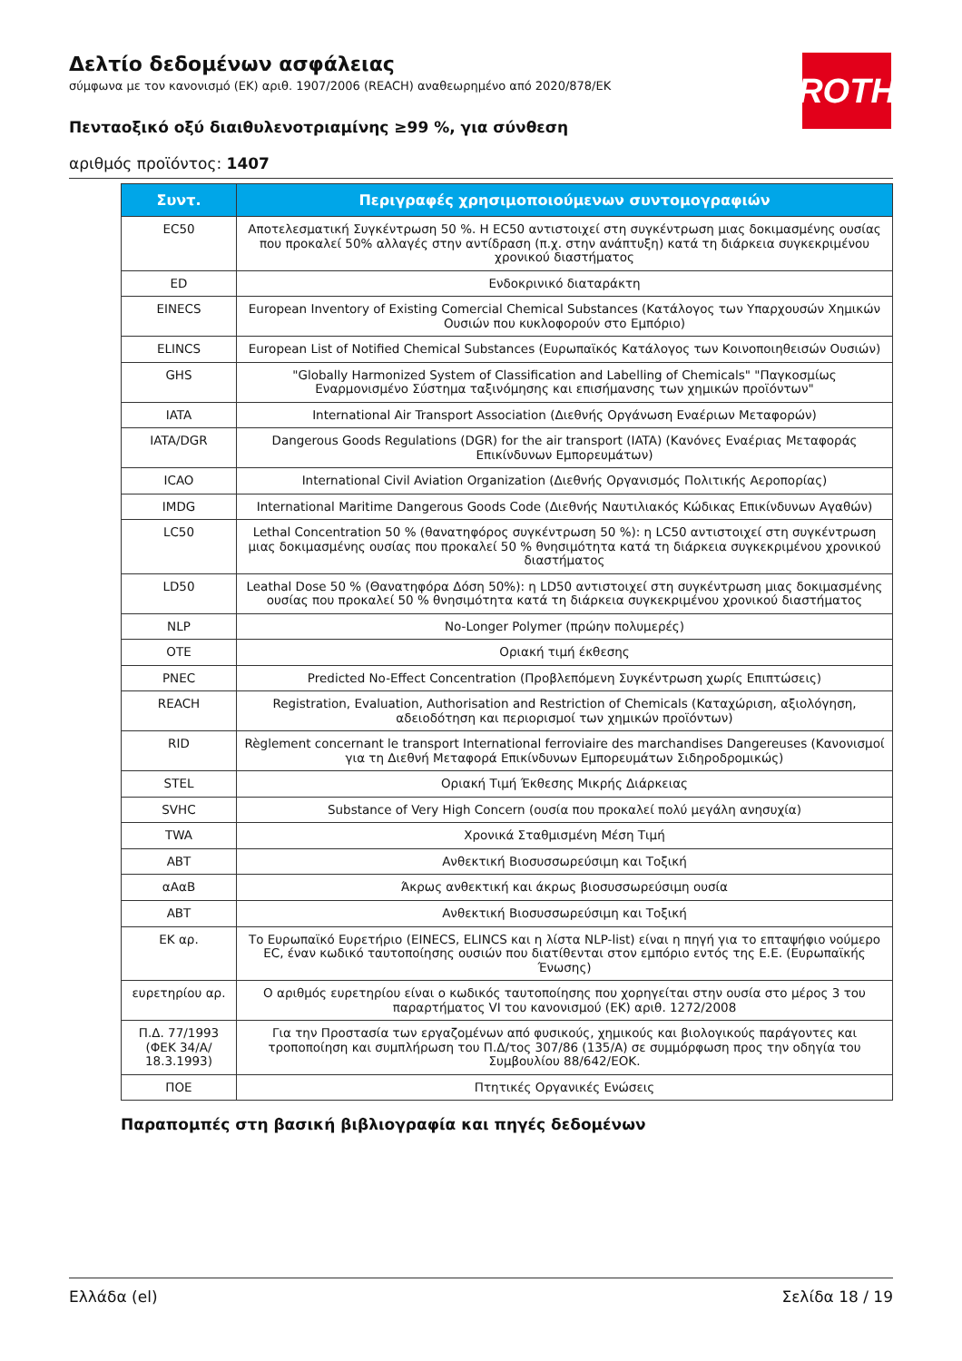ROTH
Δελτίο δεδομένων ασφάλειας
σύμφωνα με τον κανονισμό (ΕΚ) αριθ. 1907/2006 (REACH) αναθεωρημένο από 2020/878/ΕΚ
Πενταοξικό οξύ διαιθυλενοτριαμίνης ≥99 %, για σύνθεση
αριθμός προϊόντος: 1407
| Συντ. | Περιγραφές χρησιμοποιούμενων συντομογραφιών |
| --- | --- |
| EC50 | Αποτελεσματική Συγκέντρωση 50 %. Η EC50 αντιστοιχεί στη συγκέντρωση μιας δοκιμασμένης ουσίας που προκαλεί 50% αλλαγές στην αντίδραση (π.χ. στην ανάπτυξη) κατά τη διάρκεια συγκεκριμένου χρονικού διαστήματος |
| ED | Ενδοκρινικό διαταράκτη |
| EINECS | European Inventory of Existing Comercial Chemical Substances (Κατάλογος των Υπαρχουσών Χημικών Ουσιών που κυκλοφορούν στο Εμπόριο) |
| ELINCS | European List of Notified Chemical Substances (Ευρωπαϊκός Κατάλογος των Κοινοποιηθεισών Ουσιών) |
| GHS | "Globally Harmonized System of Classification and Labelling of Chemicals" "Παγκοσμίως Εναρμονισμένο Σύστημα ταξινόμησης και επισήμανσης των χημικών προϊόντων" |
| IATA | International Air Transport Association (Διεθνής Οργάνωση Εναέριων Μεταφορών) |
| IATA/DGR | Dangerous Goods Regulations (DGR) for the air transport (IATA) (Κανόνες Εναέριας Μεταφοράς Επικίνδυνων Εμπορευμάτων) |
| ICAO | International Civil Aviation Organization (Διεθνής Οργανισμός Πολιτικής Αεροπορίας) |
| IMDG | International Maritime Dangerous Goods Code (Διεθνής Ναυτιλιακός Κώδικας Επικίνδυνων Αγαθών) |
| LC50 | Lethal Concentration 50 % (θανατηφόρος συγκέντρωση 50 %): η LC50 αντιστοιχεί στη συγκέντρωση μιας δοκιμασμένης ουσίας που προκαλεί 50 % θνησιμότητα κατά τη διάρκεια συγκεκριμένου χρονικού διαστήματος |
| LD50 | Leathal Dose 50 % (Θανατηφόρα Δόση 50%): η LD50 αντιστοιχεί στη συγκέντρωση μιας δοκιμασμένης ουσίας που προκαλεί 50 % θνησιμότητα κατά τη διάρκεια συγκεκριμένου χρονικού διαστήματος |
| NLP | No-Longer Polymer (πρώην πολυμερές) |
| OTE | Οριακή τιμή έκθεσης |
| PNEC | Predicted No-Effect Concentration (Προβλεπόμενη Συγκέντρωση χωρίς Επιπτώσεις) |
| REACH | Registration, Evaluation, Authorisation and Restriction of Chemicals (Καταχώριση, αξιολόγηση, αδειοδότηση και περιορισμοί των χημικών προϊόντων) |
| RID | Règlement concernant le transport International ferroviaire des marchandises Dangereuses (Κανονισμοί για τη Διεθνή Μεταφορά Επικίνδυνων Εμπορευμάτων Σιδηροδρομικώς) |
| STEL | Οριακή Τιμή Έκθεσης Μικρής Διάρκειας |
| SVHC | Substance of Very High Concern (ουσία που προκαλεί πολύ μεγάλη ανησυχία) |
| TWA | Χρονικά Σταθμισμένη Μέση Τιμή |
| ΑΒΤ | Ανθεκτική Βιοσυσσωρεύσιμη και Τοξική |
| αΑαΒ | Άκρως ανθεκτική και άκρως βιοσυσσωρεύσιμη ουσία |
| ΑΒΤ | Ανθεκτική Βιοσυσσωρεύσιμη και Τοξική |
| ΕΚ αρ. | Το Ευρωπαϊκό Ευρετήριο (EINECS, ELINCS και η λίστα NLP-list) είναι η πηγή για το επταψήφιο νούμερο EC, έναν κωδικό ταυτοποίησης ουσιών που διατίθενται στον εμπόριο εντός της Ε.Ε. (Ευρωπαϊκής Ένωσης) |
| ευρετηρίου αρ. | Ο αριθμός ευρετηρίου είναι ο κωδικός ταυτοποίησης που χορηγείται στην ουσία στο μέρος 3 του παραρτήματος VI του κανονισμού (ΕΚ) αριθ. 1272/2008 |
| Π.Δ. 77/1993 (ΦΕΚ 34/Α/ 18.3.1993) | Για την Προστασία των εργαζομένων από φυσικούς, χημικούς και βιολογικούς παράγοντες και τροποποίηση και συμπλήρωση του Π.Δ/τος 307/86 (135/Α) σε συμμόρφωση προς την οδηγία του Συμβουλίου 88/642/ΕΟΚ. |
| ΠΟΕ | Πτητικές Οργανικές Ενώσεις |
Παραπομπές στη βασική βιβλιογραφία και πηγές δεδομένων
Ελλάδα (el) Σελίδα 18 / 19